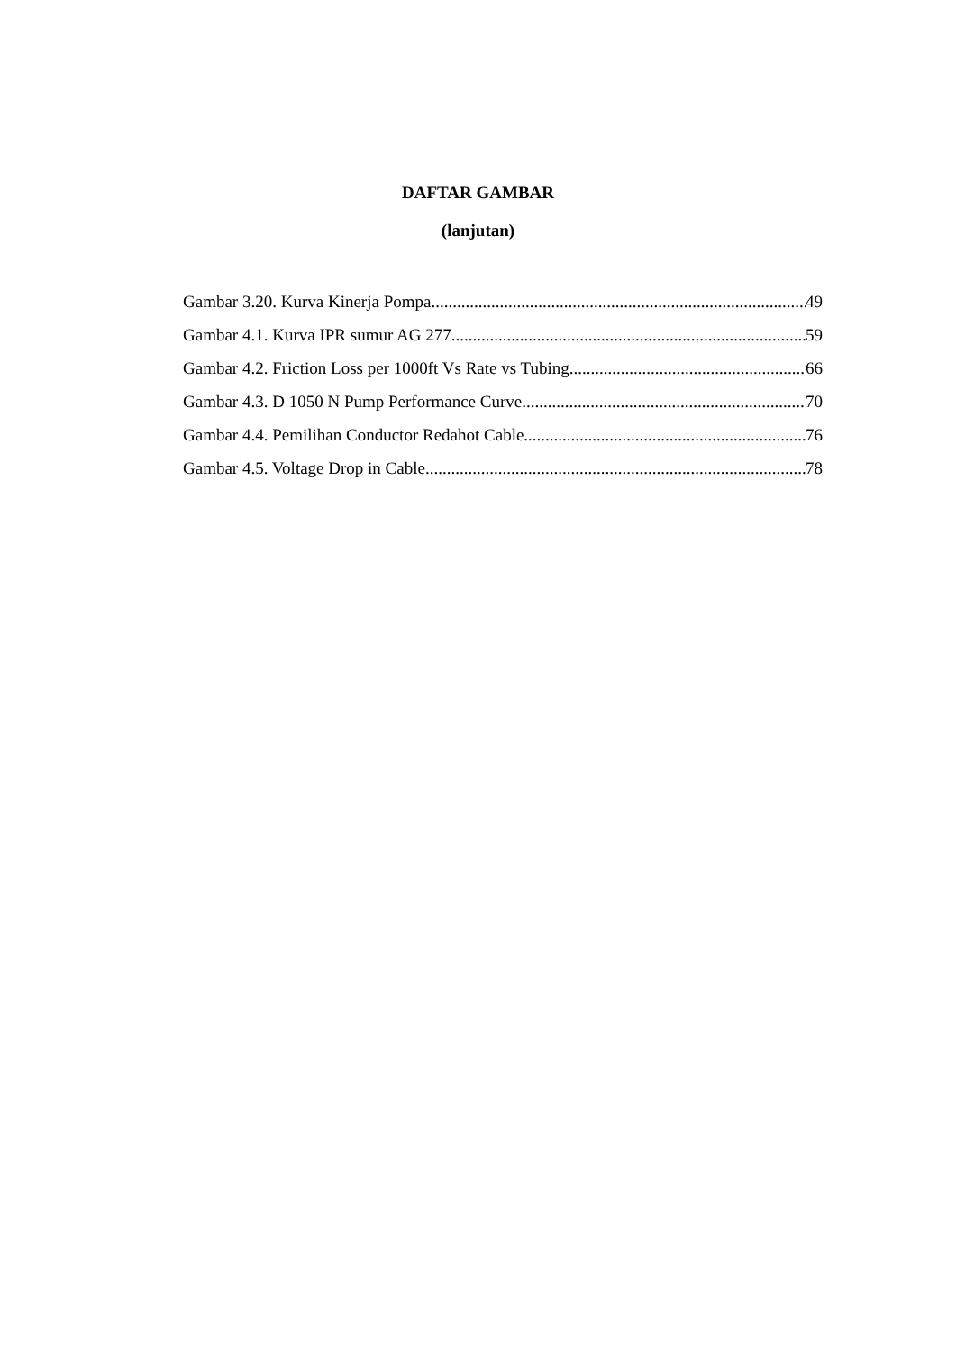DAFTAR GAMBAR
(lanjutan)
Gambar 3.20. Kurva Kinerja Pompa 49
Gambar 4.1. Kurva IPR sumur AG 277 59
Gambar 4.2. Friction Loss per 1000ft Vs Rate vs Tubing 66
Gambar 4.3. D 1050 N Pump Performance Curve 70
Gambar 4.4. Pemilihan Conductor Redahot Cable 76
Gambar 4.5. Voltage Drop in Cable 78